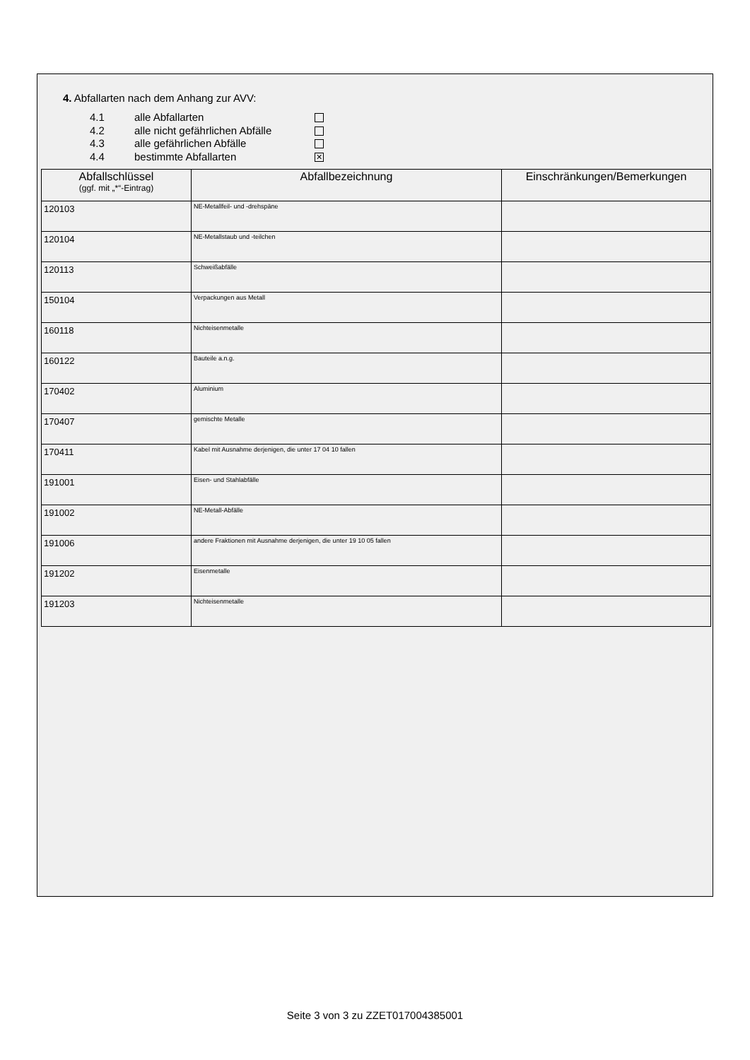4. Abfallarten nach dem Anhang zur AVV:
4.1 alle Abfallarten
4.2 alle nicht gefährlichen Abfälle
4.3 alle gefährlichen Abfälle
4.4 bestimmte Abfallarten ✕
| Abfallschlüssel (ggf. mit „*“-Eintrag) | Abfallbezeichnung | Einschränkungen/Bemerkungen |
| --- | --- | --- |
| 120103 | NE-Metallfeil- und -drehspäne | |
| 120104 | NE-Metallstaub und -teilchen | |
| 120113 | Schweißabfälle | |
| 150104 | Verpackungen aus Metall | |
| 160118 | Nichteisenmetalle | |
| 160122 | Bauteile a.n.g. | |
| 170402 | Aluminium | |
| 170407 | gemischte Metalle | |
| 170411 | Kabel mit Ausnahme derjenigen, die unter 17 04 10 fallen | |
| 191001 | Eisen- und Stahlabfälle | |
| 191002 | NE-Metall-Abfälle | |
| 191006 | andere Fraktionen mit Ausnahme derjenigen, die unter 19 10 05 fallen | |
| 191202 | Eisenmetalle | |
| 191203 | Nichteisenmetalle | |
Seite 3 von 3 zu ZZET017004385001